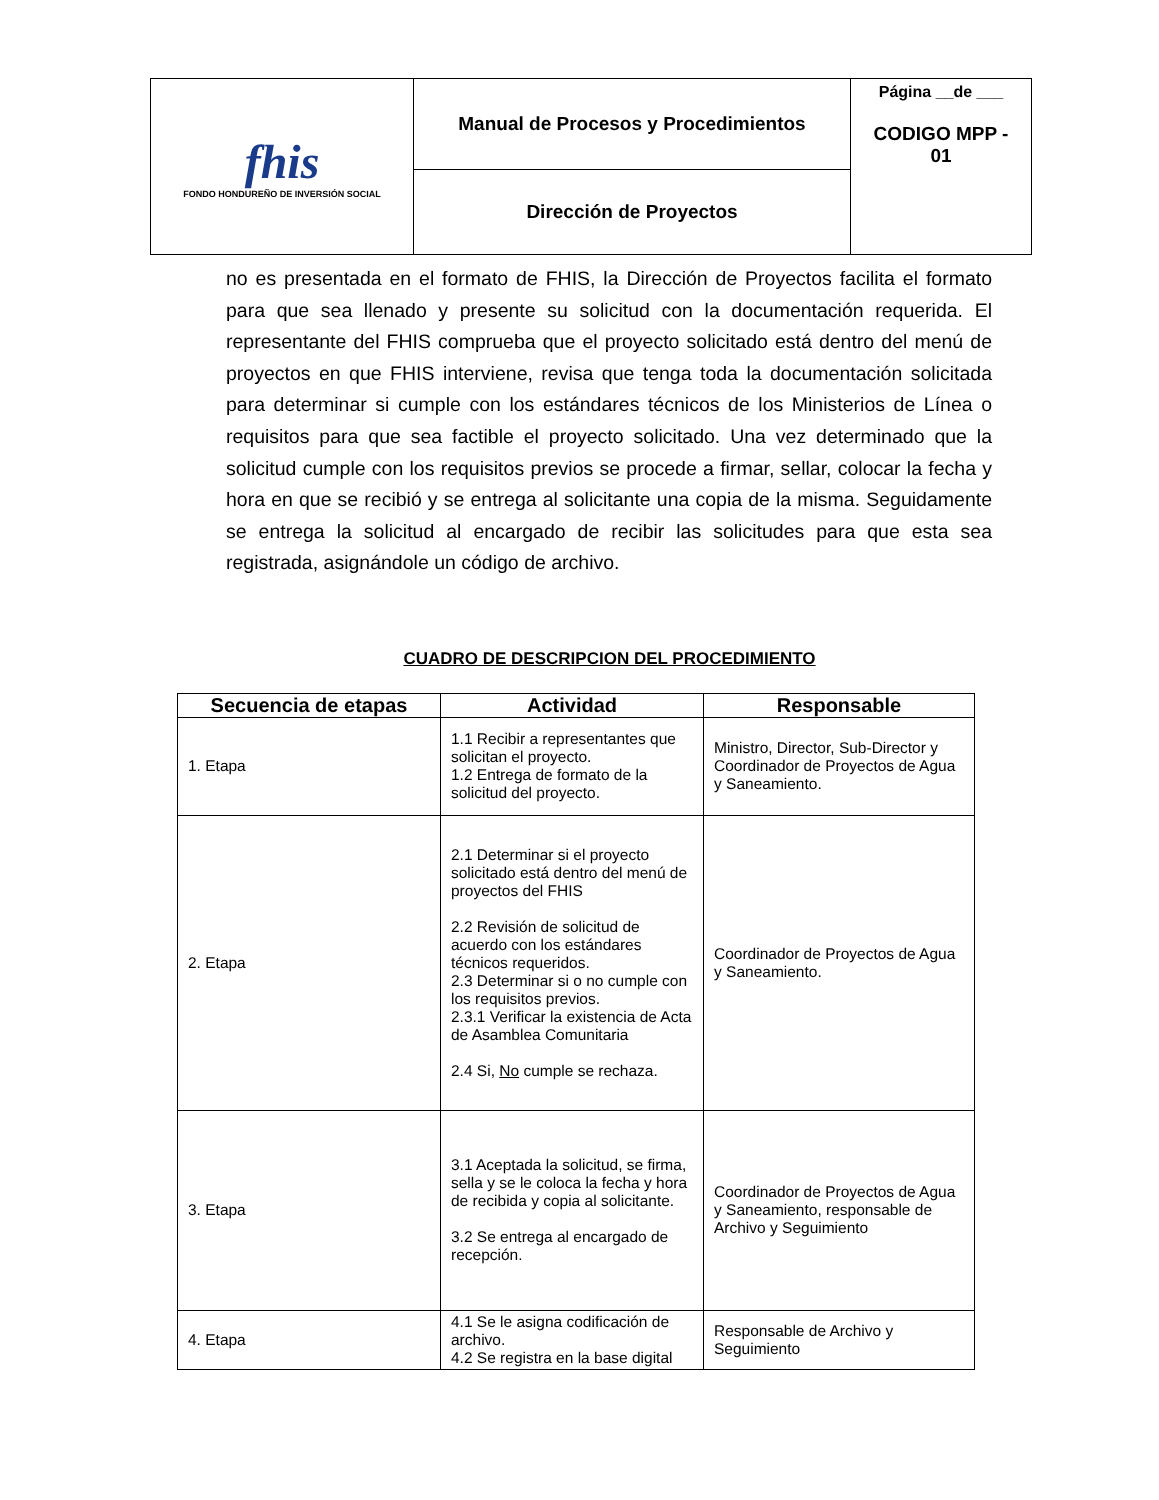| fhis FONDO HONDUREÑO DE INVERSIÓN SOCIAL | Manual de Procesos y Procedimientos | Página __de ___ CODIGO MPP - 01 |
| | Dirección de Proyectos | |
no es presentada en el formato de FHIS, la Dirección de Proyectos facilita el formato para que sea llenado y presente su solicitud con la documentación requerida. El representante del FHIS comprueba que el proyecto solicitado está dentro del menú de proyectos en que FHIS interviene, revisa que tenga toda la documentación solicitada para determinar si cumple con los estándares técnicos de los Ministerios de Línea o requisitos para que sea factible el proyecto solicitado. Una vez determinado que la solicitud cumple con los requisitos previos se procede a firmar, sellar, colocar la fecha y hora en que se recibió y se entrega al solicitante una copia de la misma. Seguidamente se entrega la solicitud al encargado de recibir las solicitudes para que esta sea registrada, asignándole un código de archivo.
CUADRO DE DESCRIPCION DEL PROCEDIMIENTO
| Secuencia de etapas | Actividad | Responsable |
| --- | --- | --- |
| 1. Etapa | 1.1 Recibir a representantes que solicitan el proyecto. 1.2 Entrega de formato de la solicitud del proyecto. | Ministro, Director, Sub-Director y Coordinador de Proyectos de Agua y Saneamiento. |
| 2. Etapa | 2.1 Determinar si el proyecto solicitado está dentro del menú de proyectos del FHIS 2.2 Revisión de solicitud de acuerdo con los estándares técnicos requeridos. 2.3 Determinar si o no cumple con los requisitos previos. 2.3.1 Verificar la existencia de Acta de Asamblea Comunitaria 2.4 Si, No cumple se rechaza. | Coordinador de Proyectos de Agua y Saneamiento. |
| 3. Etapa | 3.1 Aceptada la solicitud, se firma, sella y se le coloca la fecha y hora de recibida y copia al solicitante. 3.2 Se entrega al encargado de recepción. | Coordinador de Proyectos de Agua y Saneamiento, responsable de Archivo y Seguimiento |
| 4. Etapa | 4.1 Se le asigna codificación de archivo. 4.2 Se registra en la base digital | Responsable de Archivo y Seguimiento |